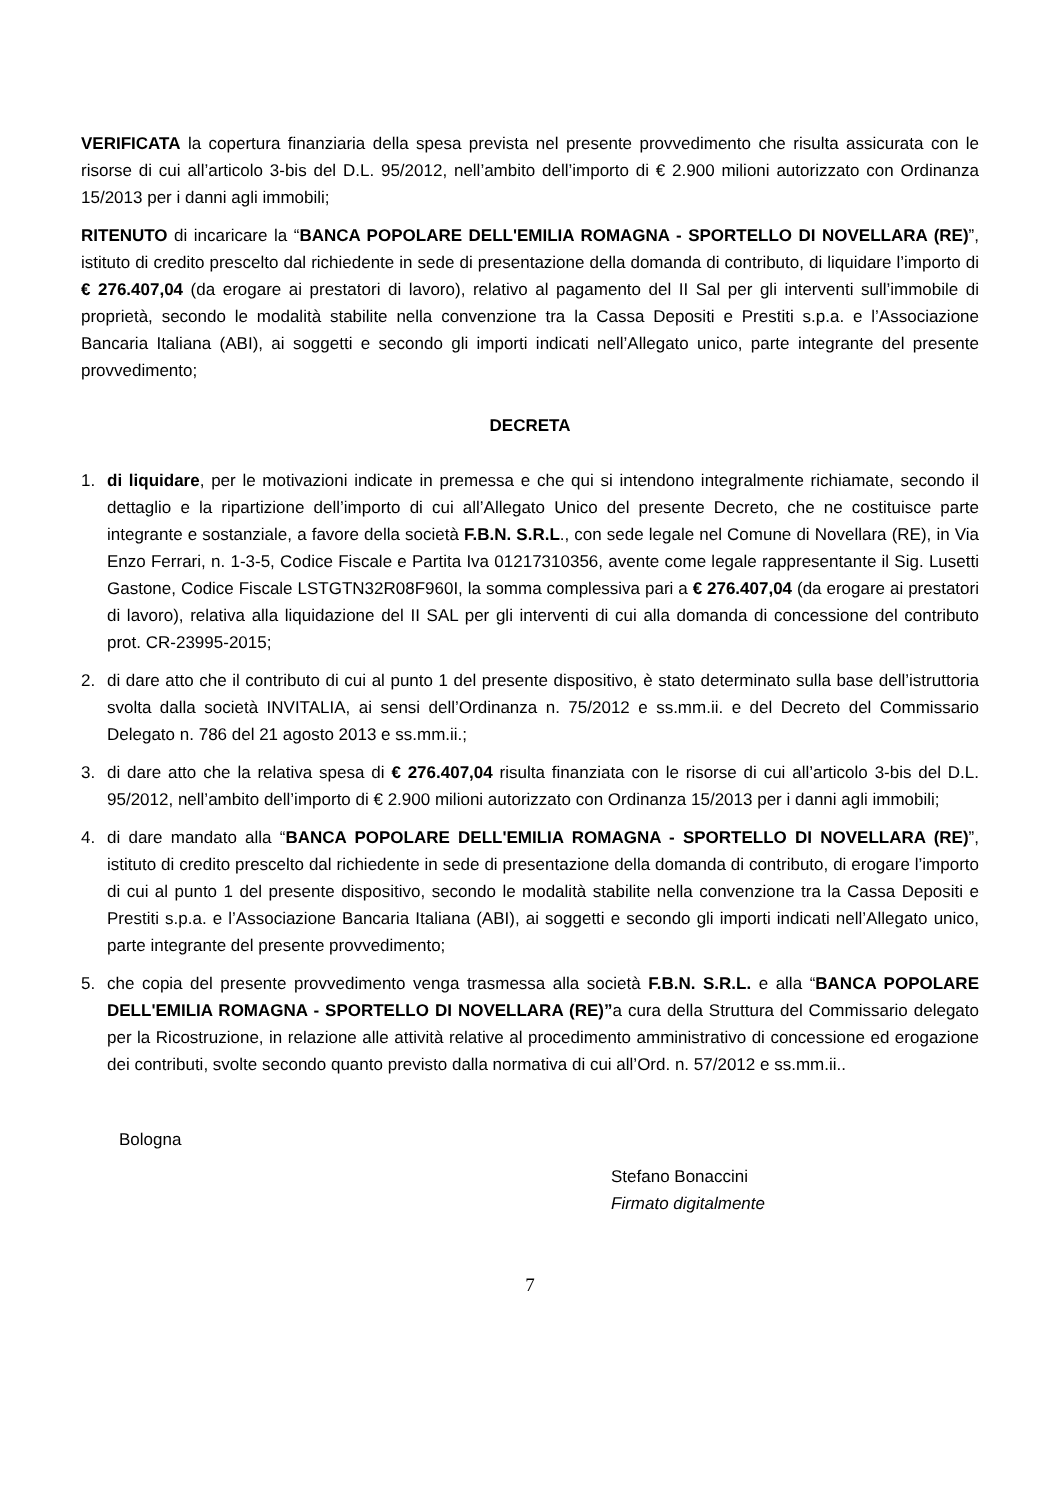VERIFICATA la copertura finanziaria della spesa prevista nel presente provvedimento che risulta assicurata con le risorse di cui all’articolo 3-bis del D.L. 95/2012, nell’ambito dell’importo di € 2.900 milioni autorizzato con Ordinanza 15/2013 per i danni agli immobili;
RITENUTO di incaricare la “BANCA POPOLARE DELL'EMILIA ROMAGNA - SPORTELLO DI NOVELLARA (RE)”, istituto di credito prescelto dal richiedente in sede di presentazione della domanda di contributo, di liquidare l’importo di € 276.407,04 (da erogare ai prestatori di lavoro), relativo al pagamento del II Sal per gli interventi sull’immobile di proprietà, secondo le modalità stabilite nella convenzione tra la Cassa Depositi e Prestiti s.p.a. e l’Associazione Bancaria Italiana (ABI), ai soggetti e secondo gli importi indicati nell’Allegato unico, parte integrante del presente provvedimento;
DECRETA
1. di liquidare, per le motivazioni indicate in premessa e che qui si intendono integralmente richiamate, secondo il dettaglio e la ripartizione dell’importo di cui all’Allegato Unico del presente Decreto, che ne costituisce parte integrante e sostanziale, a favore della società F.B.N. S.R.L., con sede legale nel Comune di Novellara (RE), in Via Enzo Ferrari, n. 1-3-5, Codice Fiscale e Partita Iva 01217310356, avente come legale rappresentante il Sig. Lusetti Gastone, Codice Fiscale LSTGTN32R08F960I, la somma complessiva pari a € 276.407,04 (da erogare ai prestatori di lavoro), relativa alla liquidazione del II SAL per gli interventi di cui alla domanda di concessione del contributo prot. CR-23995-2015;
2. di dare atto che il contributo di cui al punto 1 del presente dispositivo, è stato determinato sulla base dell’istruttoria svolta dalla società INVITALIA, ai sensi dell’Ordinanza n. 75/2012 e ss.mm.ii. e del Decreto del Commissario Delegato n. 786 del 21 agosto 2013 e ss.mm.ii.;
3. di dare atto che la relativa spesa di € 276.407,04 risulta finanziata con le risorse di cui all’articolo 3-bis del D.L. 95/2012, nell’ambito dell’importo di € 2.900 milioni autorizzato con Ordinanza 15/2013 per i danni agli immobili;
4. di dare mandato alla “BANCA POPOLARE DELL'EMILIA ROMAGNA - SPORTELLO DI NOVELLARA (RE)”, istituto di credito prescelto dal richiedente in sede di presentazione della domanda di contributo, di erogare l’importo di cui al punto 1 del presente dispositivo, secondo le modalità stabilite nella convenzione tra la Cassa Depositi e Prestiti s.p.a. e l’Associazione Bancaria Italiana (ABI), ai soggetti e secondo gli importi indicati nell’Allegato unico, parte integrante del presente provvedimento;
5. che copia del presente provvedimento venga trasmessa alla società F.B.N. S.R.L. e alla “BANCA POPOLARE DELL'EMILIA ROMAGNA - SPORTELLO DI NOVELLARA (RE)”a cura della Struttura del Commissario delegato per la Ricostruzione, in relazione alle attività relative al procedimento amministrativo di concessione ed erogazione dei contributi, svolte secondo quanto previsto dalla normativa di cui all’Ord. n. 57/2012 e ss.mm.ii..
Bologna
Stefano Bonaccini
Firmato digitalmente
7